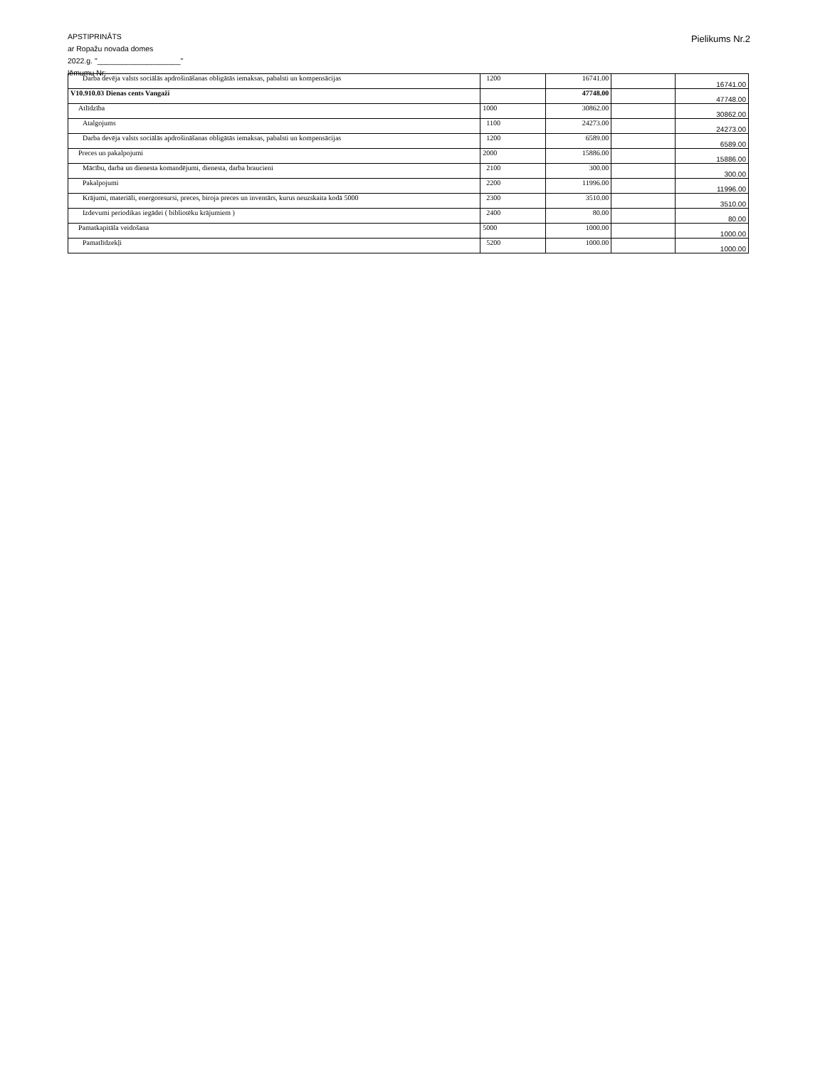APSTIPRINĀTS
ar Ropažu novada domes
2022.g. "____________________"
lēmumu Nr:
Pielikums Nr.2
| Darba devēja valsts sociālās apdrošināšanas obligātās iemaksas, pabalsti un kompensācijas | 1200 | 16741.00 | | 16741.00 |
| V10.910.03 Dienas cents Vangaži | | 47748.00 | | 47748.00 |
| Atlīdzība | 1000 | 30862.00 | | 30862.00 |
| Atalgojums | 1100 | 24273.00 | | 24273.00 |
| Darba devēja valsts sociālās apdrošināšanas obligātās iemaksas, pabalsti un kompensācijas | 1200 | 6589.00 | | 6589.00 |
| Preces un pakalpojumi | 2000 | 15886.00 | | 15886.00 |
| Mācību, darba un dienesta komandējumi, dienesta, darba braucieni | 2100 | 300.00 | | 300.00 |
| Pakalpojumi | 2200 | 11996.00 | | 11996.00 |
| Krājumi, materiāli, energoresursi, preces, biroja preces un inventārs, kurus neuzskaita kodā 5000 | 2300 | 3510.00 | | 3510.00 |
| Izdevumi periodikas iegādei ( bibliotēku krājumiem ) | 2400 | 80.00 | | 80.00 |
| Pamatkapitāla veidošana | 5000 | 1000.00 | | 1000.00 |
| Pamatlīdzekļi | 5200 | 1000.00 | | 1000.00 |